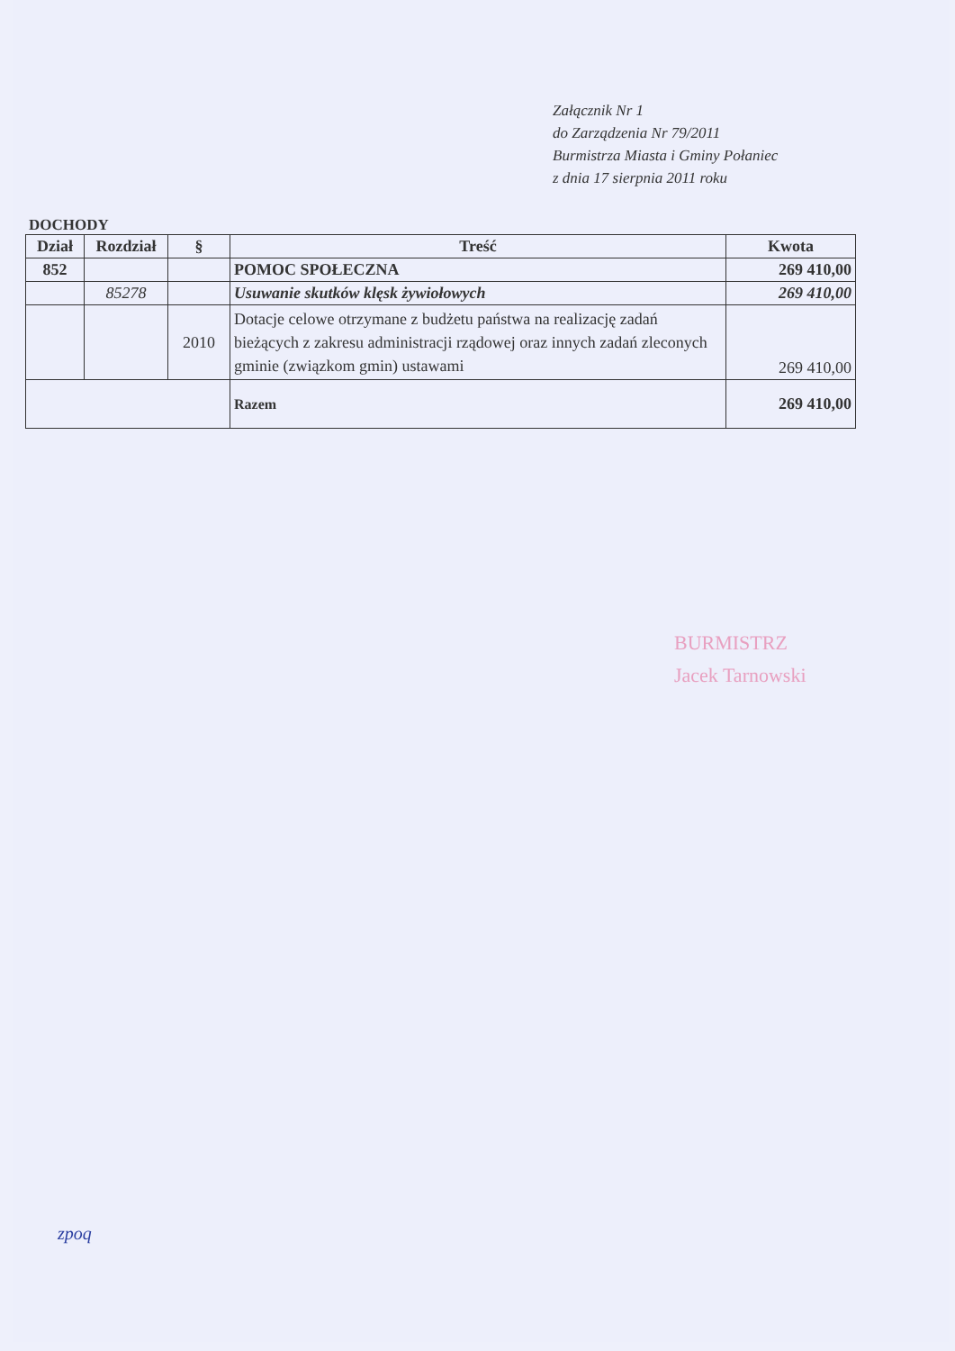Załącznik Nr 1
do Zarządzenia Nr 79/2011
Burmistrza Miasta i Gminy Połaniec
z dnia 17 sierpnia 2011 roku
DOCHODY
| Dział | Rozdział | § | Treść | Kwota |
| --- | --- | --- | --- | --- |
| 852 | | | POMOC SPOŁECZNA | 269 410,00 |
| | 85278 | | Usuwanie skutków klęsk żywiołowych | 269 410,00 |
| | | 2010 | Dotacje celowe otrzymane z budżetu państwa na realizację zadań bieżących z zakresu administracji rządowej oraz innych zadań zleconych gminie (związkom gmin) ustawami | 269 410,00 |
| | | | Razem | 269 410,00 |
BURMISTRZ
Jacek Tarnowski
zpoq